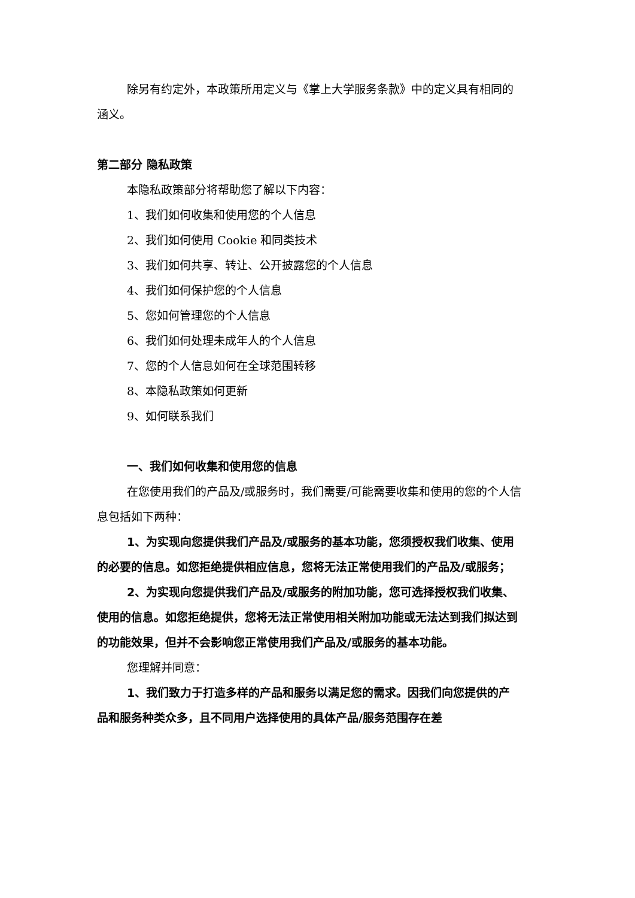除另有约定外，本政策所用定义与《掌上大学服务条款》中的定义具有相同的涵义。
第二部分 隐私政策
本隐私政策部分将帮助您了解以下内容：
1、我们如何收集和使用您的个人信息
2、我们如何使用 Cookie 和同类技术
3、我们如何共享、转让、公开披露您的个人信息
4、我们如何保护您的个人信息
5、您如何管理您的个人信息
6、我们如何处理未成年人的个人信息
7、您的个人信息如何在全球范围转移
8、本隐私政策如何更新
9、如何联系我们
一、我们如何收集和使用您的信息
在您使用我们的产品及/或服务时，我们需要/可能需要收集和使用的您的个人信息包括如下两种：
1、为实现向您提供我们产品及/或服务的基本功能，您须授权我们收集、使用的必要的信息。如您拒绝提供相应信息，您将无法正常使用我们的产品及/或服务；
2、为实现向您提供我们产品及/或服务的附加功能，您可选择授权我们收集、使用的信息。如您拒绝提供，您将无法正常使用相关附加功能或无法达到我们拟达到的功能效果，但并不会影响您正常使用我们产品及/或服务的基本功能。
您理解并同意：
1、我们致力于打造多样的产品和服务以满足您的需求。因我们向您提供的产品和服务种类众多，且不同用户选择使用的具体产品/服务范围存在差